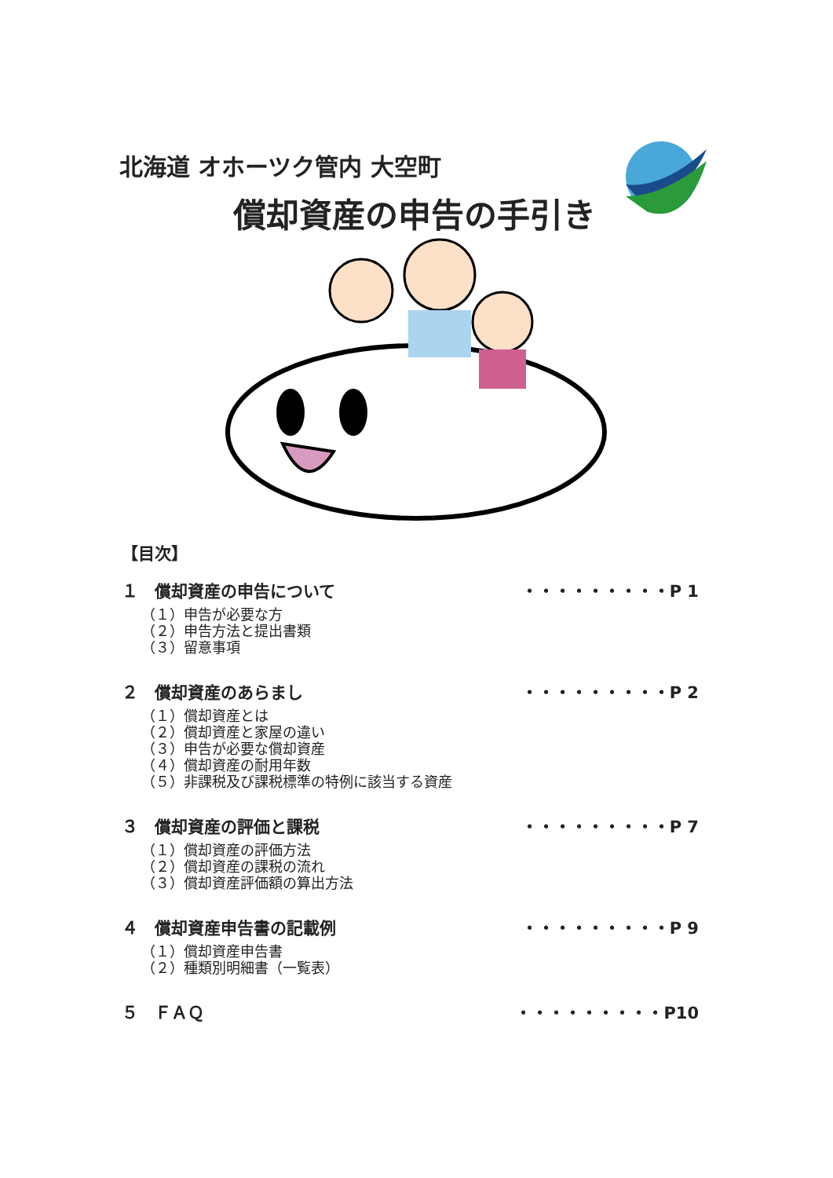北海道 オホーツク管内 大空町
償却資産の申告の手引き
【目次】
１　償却資産の申告について ・・・・・・・・・P 1
（１）申告が必要な方
（２）申告方法と提出書類
（３）留意事項
２　償却資産のあらまし ・・・・・・・・・P 2
（１）償却資産とは
（２）償却資産と家屋の違い
（３）申告が必要な償却資産
（４）償却資産の耐用年数
（５）非課税及び課税標準の特例に該当する資産
３　償却資産の評価と課税 ・・・・・・・・・P 7
（１）償却資産の評価方法
（２）償却資産の課税の流れ
（３）償却資産評価額の算出方法
４　償却資産申告書の記載例 ・・・・・・・・・P 9
（１）償却資産申告書
（２）種類別明細書（一覧表）
５　ＦＡＱ ・・・・・・・・・P10